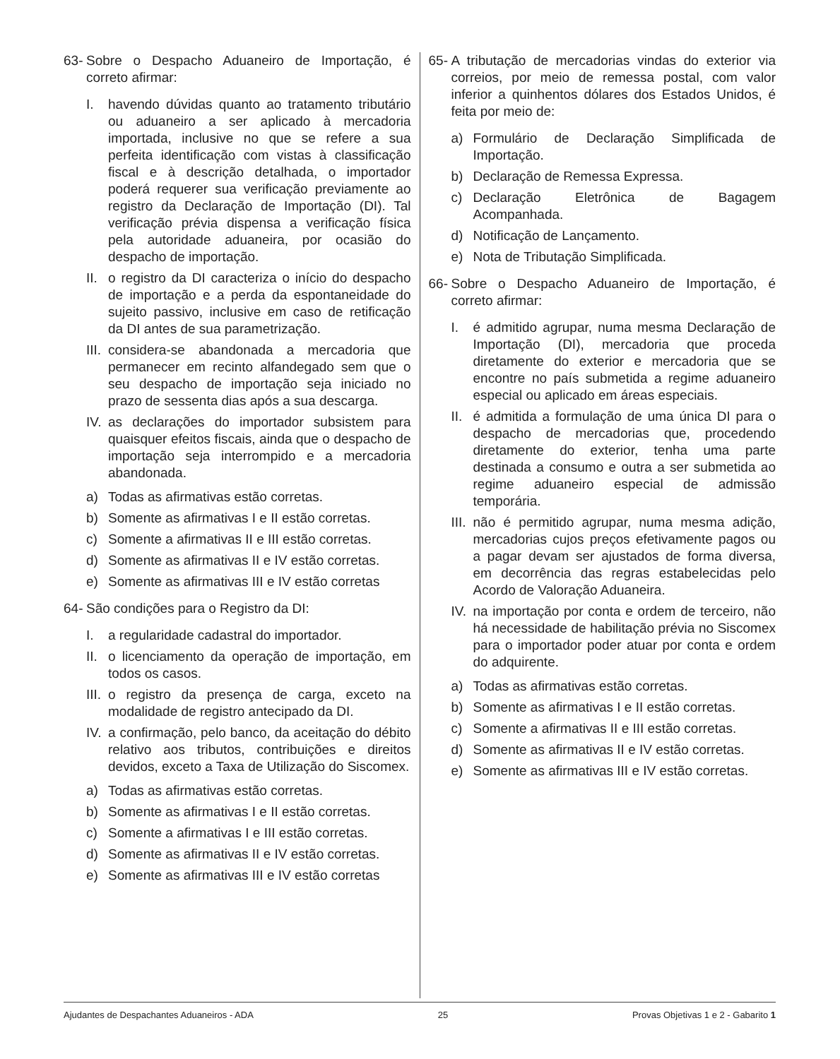63- Sobre o Despacho Aduaneiro de Importação, é correto afirmar:
I. havendo dúvidas quanto ao tratamento tributário ou aduaneiro a ser aplicado à mercadoria importada, inclusive no que se refere a sua perfeita identificação com vistas à classificação fiscal e à descrição detalhada, o importador poderá requerer sua verificação previamente ao registro da Declaração de Importação (DI). Tal verificação prévia dispensa a verificação física pela autoridade aduaneira, por ocasião do despacho de importação.
II. o registro da DI caracteriza o início do despacho de importação e a perda da espontaneidade do sujeito passivo, inclusive em caso de retificação da DI antes de sua parametrização.
III. considera-se abandonada a mercadoria que permanecer em recinto alfandegado sem que o seu despacho de importação seja iniciado no prazo de sessenta dias após a sua descarga.
IV. as declarações do importador subsistem para quaisquer efeitos fiscais, ainda que o despacho de importação seja interrompido e a mercadoria abandonada.
a) Todas as afirmativas estão corretas.
b) Somente as afirmativas I e II estão corretas.
c) Somente a afirmativas II e III estão corretas.
d) Somente as afirmativas II e IV estão corretas.
e) Somente as afirmativas III e IV estão corretas
64- São condições para o Registro da DI:
I. a regularidade cadastral do importador.
II. o licenciamento da operação de importação, em todos os casos.
III. o registro da presença de carga, exceto na modalidade de registro antecipado da DI.
IV. a confirmação, pelo banco, da aceitação do débito relativo aos tributos, contribuições e direitos devidos, exceto a Taxa de Utilização do Siscomex.
a) Todas as afirmativas estão corretas.
b) Somente as afirmativas I e II estão corretas.
c) Somente a afirmativas I e III estão corretas.
d) Somente as afirmativas II e IV estão corretas.
e) Somente as afirmativas III e IV estão corretas
65- A tributação de mercadorias vindas do exterior via correios, por meio de remessa postal, com valor inferior a quinhentos dólares dos Estados Unidos, é feita por meio de:
a) Formulário de Declaração Simplificada de Importação.
b) Declaração de Remessa Expressa.
c) Declaração Eletrônica de Bagagem Acompanhada.
d) Notificação de Lançamento.
e) Nota de Tributação Simplificada.
66- Sobre o Despacho Aduaneiro de Importação, é correto afirmar:
I. é admitido agrupar, numa mesma Declaração de Importação (DI), mercadoria que proceda diretamente do exterior e mercadoria que se encontre no país submetida a regime aduaneiro especial ou aplicado em áreas especiais.
II. é admitida a formulação de uma única DI para o despacho de mercadorias que, procedendo diretamente do exterior, tenha uma parte destinada a consumo e outra a ser submetida ao regime aduaneiro especial de admissão temporária.
III. não é permitido agrupar, numa mesma adição, mercadorias cujos preços efetivamente pagos ou a pagar devam ser ajustados de forma diversa, em decorrência das regras estabelecidas pelo Acordo de Valoração Aduaneira.
IV. na importação por conta e ordem de terceiro, não há necessidade de habilitação prévia no Siscomex para o importador poder atuar por conta e ordem do adquirente.
a) Todas as afirmativas estão corretas.
b) Somente as afirmativas I e II estão corretas.
c) Somente a afirmativas II e III estão corretas.
d) Somente as afirmativas II e IV estão corretas.
e) Somente as afirmativas III e IV estão corretas.
Ajudantes de Despachantes Aduaneiros - ADA 25 Provas Objetivas 1 e 2 - Gabarito 1